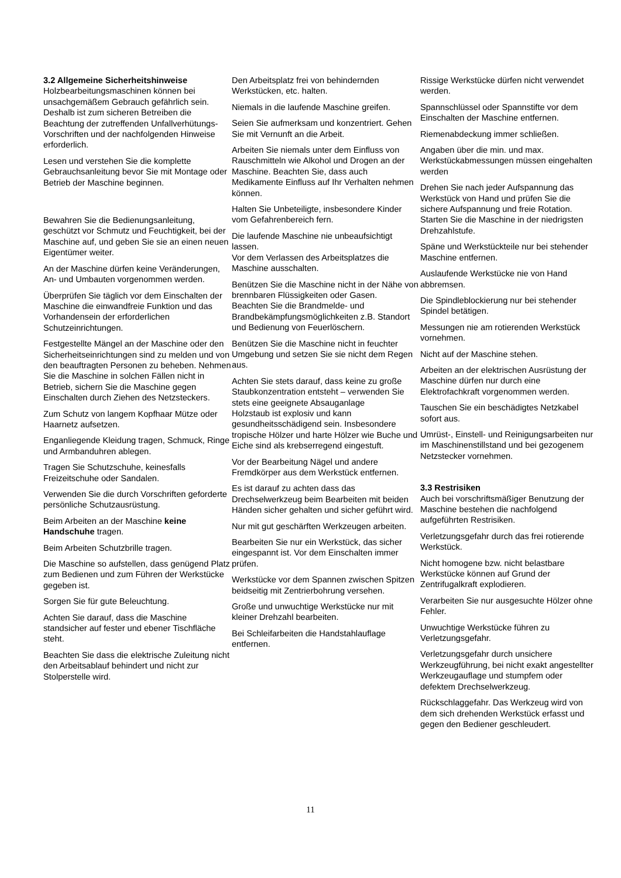3.2 Allgemeine Sicherheitshinweise
Holzbearbeitungsmaschinen können bei unsachgemäßem Gebrauch gefährlich sein. Deshalb ist zum sicheren Betreiben die Beachtung der zutreffenden Unfallverhütungs-Vorschriften und der nachfolgenden Hinweise erforderlich.
Lesen und verstehen Sie die komplette Gebrauchsanleitung bevor Sie mit Montage oder Betrieb der Maschine beginnen.
Bewahren Sie die Bedienungsanleitung, geschützt vor Schmutz und Feuchtigkeit, bei der Maschine auf, und geben Sie sie an einen neuen Eigentümer weiter.
An der Maschine dürfen keine Veränderungen, An- und Umbauten vorgenommen werden.
Überprüfen Sie täglich vor dem Einschalten der Maschine die einwandfreie Funktion und das Vorhandensein der erforderlichen Schutzeinrichtungen.
Festgestellte Mängel an der Maschine oder den Sicherheitseinrichtungen sind zu melden und von den beauftragten Personen zu beheben. Nehmen Sie die Maschine in solchen Fällen nicht in Betrieb, sichern Sie die Maschine gegen Einschalten durch Ziehen des Netzsteckers.
Zum Schutz von langem Kopfhaar Mütze oder Haarnetz aufsetzen.
Enganliegende Kleidung tragen, Schmuck, Ringe und Armbanduhren ablegen.
Tragen Sie Schutzschuhe, keinesfalls Freizeitschuhe oder Sandalen.
Verwenden Sie die durch Vorschriften geforderte persönliche Schutzausrüstung.
Beim Arbeiten an der Maschine keine Handschuhe tragen.
Beim Arbeiten Schutzbrille tragen.
Die Maschine so aufstellen, dass genügend Platz zum Bedienen und zum Führen der Werkstücke gegeben ist.
Sorgen Sie für gute Beleuchtung.
Achten Sie darauf, dass die Maschine standsicher auf fester und ebener Tischfläche steht.
Beachten Sie dass die elektrische Zuleitung nicht den Arbeitsablauf behindert und nicht zur Stolperstelle wird.
Den Arbeitsplatz frei von behindernden Werkstücken, etc. halten.
Niemals in die laufende Maschine greifen.
Seien Sie aufmerksam und konzentriert. Gehen Sie mit Vernunft an die Arbeit.
Arbeiten Sie niemals unter dem Einfluss von Rauschmitteln wie Alkohol und Drogen an der Maschine. Beachten Sie, dass auch Medikamente Einfluss auf Ihr Verhalten nehmen können.
Halten Sie Unbeteiligte, insbesondere Kinder vom Gefahrenbereich fern.
Die laufende Maschine nie unbeaufsichtigt lassen.
Vor dem Verlassen des Arbeitsplatzes die Maschine ausschalten.
Benützen Sie die Maschine nicht in der Nähe von brennbaren Flüssigkeiten oder Gasen.
Beachten Sie die Brandmelde- und Brandbekämpfungsmöglichkeiten z.B. Standort und Bedienung von Feuerlöschern.
Benützen Sie die Maschine nicht in feuchter Umgebung und setzen Sie sie nicht dem Regen aus.
Achten Sie stets darauf, dass keine zu große Staubkonzentration entsteht – verwenden Sie stets eine geeignete Absauganlage
Holzstaub ist explosiv und kann gesundheitsschädigend sein. Insbesondere tropische Hölzer und harte Hölzer wie Buche und Eiche sind als krebserregend eingestuft.
Vor der Bearbeitung Nägel und andere Fremdkörper aus dem Werkstück entfernen.
Es ist darauf zu achten dass das Drechselwerkzeug beim Bearbeiten mit beiden Händen sicher gehalten und sicher geführt wird.
Nur mit gut geschärften Werkzeugen arbeiten.
Bearbeiten Sie nur ein Werkstück, das sicher eingespannt ist. Vor dem Einschalten immer prüfen.
Werkstücke vor dem Spannen zwischen Spitzen beidseitig mit Zentrierbohrung versehen.
Große und unwuchtige Werkstücke nur mit kleiner Drehzahl bearbeiten.
Bei Schleifarbeiten die Handstahlauflage entfernen.
Rissige Werkstücke dürfen nicht verwendet werden.
Spannschlüssel oder Spannstifte vor dem Einschalten der Maschine entfernen.
Riemenabdeckung immer schließen.
Angaben über die min. und max. Werkstückabmessungen müssen eingehalten werden
Drehen Sie nach jeder Aufspannung das Werkstück von Hand und prüfen Sie die sichere Aufspannung und freie Rotation.
Starten Sie die Maschine in der niedrigsten Drehzahlstufe.
Späne und Werkstückteile nur bei stehender Maschine entfernen.
Auslaufende Werkstücke nie von Hand abbremsen.
Die Spindleblockierung nur bei stehender Spindel betätigen.
Messungen nie am rotierenden Werkstück vornehmen.
Nicht auf der Maschine stehen.
Arbeiten an der elektrischen Ausrüstung der Maschine dürfen nur durch eine Elektrofachkraft vorgenommen werden.
Tauschen Sie ein beschädigtes Netzkabel sofort aus.
Umrüst-, Einstell- und Reinigungsarbeiten nur im Maschinenstillstand und bei gezogenem Netzstecker vornehmen.
3.3 Restrisiken
Auch bei vorschriftsmäßiger Benutzung der Maschine bestehen die nachfolgend aufgeführten Restrisiken.
Verletzungsgefahr durch das frei rotierende Werkstück.
Nicht homogene bzw. nicht belastbare Werkstücke können auf Grund der Zentrifugalkraft explodieren.
Verarbeiten Sie nur ausgesuchte Hölzer ohne Fehler.
Unwuchtige Werkstücke führen zu Verletzungsgefahr.
Verletzungsgefahr durch unsichere Werkzeugführung, bei nicht exakt angestellter Werkzeugauflage und stumpfem oder defektem Drechselwerkzeug.
Rückschlaggefahr. Das Werkzeug wird von dem sich drehenden Werkstück erfasst und gegen den Bediener geschleudert.
11